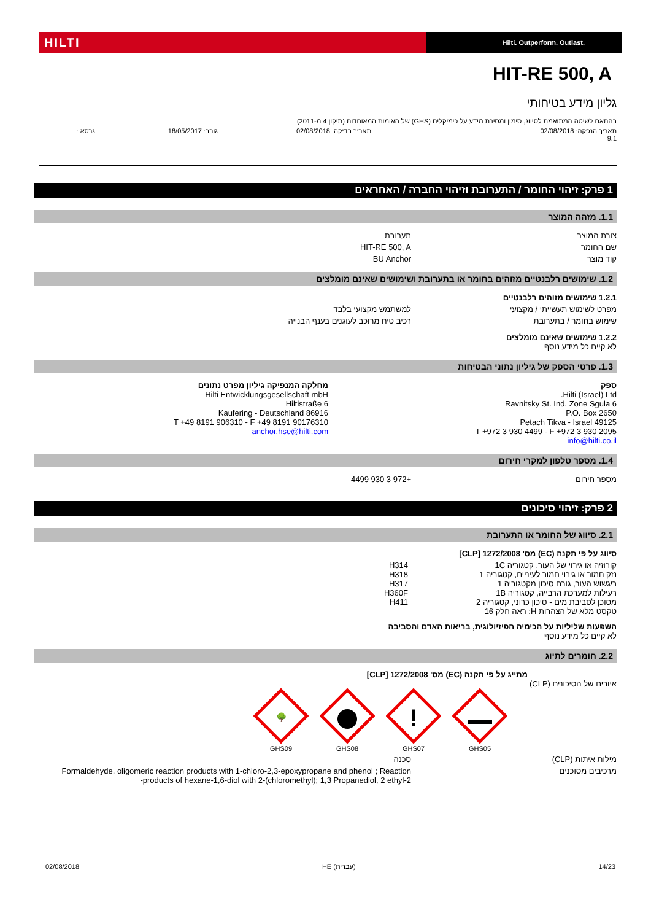HILTI
Hilti. Outperform. Outlast.
HIT-RE 500, A
גליון מידע בטיחותי
בהתאם לשיטה המתואמת לסיווג, סימון ומסירת מידע על כימיקלים (GHS) של האומות המאוחדות (תיקון 4 מ-2011)
תאריך הנפקה: 02/08/2018
9.1 תאריך בדיקה: 02/08/2018 גובר: 18/05/2017 גרסא :
1 פרק: זיהוי החומר / התערובת וזיהוי החברה / האחראים
1.1. מזהה המוצר
צורת המוצר תערובת
שם החומר HIT-RE 500, A
קוד מוצר BU Anchor
1.2. שימושים רלבנטיים מזוהים בחומר או בתערובת ושימושים שאינם מומלצים
1.2.1 שימושים מזוהים רלבנטיים
מפרט לשימוש תעשייתי / מקצועי למשתמש מקצועי בלבד
שימוש בחומר / בתערובת רכיב טיח מרוכב לעוגנים בענף הבנייה
1.2.2 שימושים שאינם מומלצים
לא קיים כל מידע נוסף
1.3. פרטי הספק של גיליון נתוני הבטיחות
ספק
Hilti (Israel) Ltd.
6 Ravnitsky St. Ind. Zone Sgula
P.O. Box 2650
49125 Petach Tikva - Israel
T +972 3 930 4499 - F +972 3 930 2095
info@hilti.co.il
מחלקה המנפיקה גיליון מפרט נתונים
Hilti Entwicklungsgesellschaft mbH
Hiltistraße 6
86916 Kaufering - Deutschland
T +49 8191 906310 - F +49 8191 90176310
anchor.hse@hilti.com
1.4. מספר טלפון למקרי חירום
מספר חירום +972 3 930 4499
2 פרק: זיהוי סיכונים
2.1. סיווג של החומר או התערובת
סיווג על פי תקנה (EC) מס' 1272/2008 [CLP]
קורוזיה או גירוי של העור, קטגוריה 1C
נזק חמור או גירוי חמור לעיניים, קטגוריה 1
ריגשוש העור, גורם סיכון מקטגוריה 1
רעילות למערכת הרבייה, קטגוריה 1B
מסוכן לסביבת מים - סיכון כרוני, קטגוריה 2
טקסט מלא של הצהרות H: ראה חלק 16 H314
H318
H317
H360F
H411
השפעות שליליות על הכימיה הפיזיולוגית, בריאות האדם והסביבה
לא קיים כל מידע נוסף
2.2. חומרים לתיוג
מתייג על פי תקנה (EC) מס' 1272/2008 [CLP]
איורים של הסיכונים (CLP)
🌳
GHS09
GHS08
!
GHS07
GHS05
מילות איתות (CLP) סכנה
מרכיבים מסוכנים Formaldehyde, oligomeric reaction products with 1-chloro-2,3-epoxypropane and phenol ; Reaction products of hexane-1,6-diol with 2-(chloromethyl); 1,3 Propanediol, 2 ethyl-2-
02/08/2018 HE (עברית) 14/23